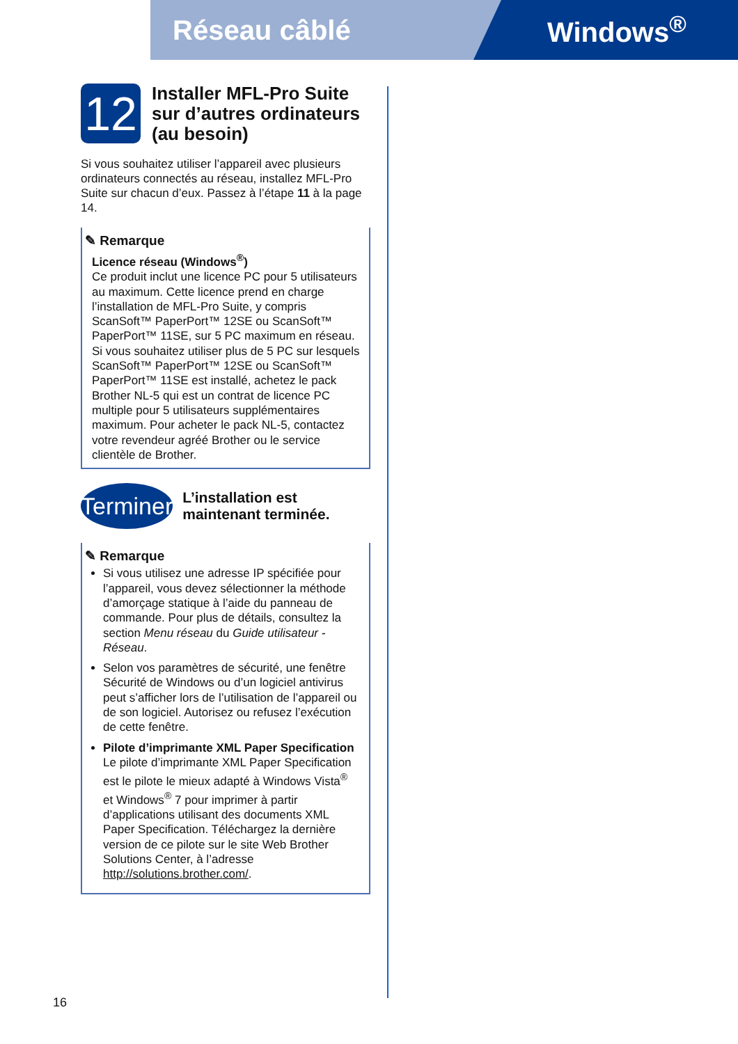Réseau câblé Windows<sup>®</sup>
12
Installer MFL-Pro Suite sur d’autres ordinateurs (au besoin)
Si vous souhaitez utiliser l’appareil avec plusieurs ordinateurs connectés au réseau, installez MFL-Pro Suite sur chacun d’eux. Passez à l’étape 11 à la page 14.
✎ Remarque
Licence réseau (Windows<sup>®</sup>)
Ce produit inclut une licence PC pour 5 utilisateurs au maximum. Cette licence prend en charge l’installation de MFL-Pro Suite, y compris ScanSoft™ PaperPort™ 12SE ou ScanSoft™ PaperPort™ 11SE, sur 5 PC maximum en réseau. Si vous souhaitez utiliser plus de 5 PC sur lesquels ScanSoft™ PaperPort™ 12SE ou ScanSoft™ PaperPort™ 11SE est installé, achetez le pack Brother NL-5 qui est un contrat de licence PC multiple pour 5 utilisateurs supplémentaires maximum. Pour acheter le pack NL-5, contactez votre revendeur agréé Brother ou le service clientèle de Brother.
Terminer
L’installation est maintenant terminée.
✎ Remarque
Si vous utilisez une adresse IP spécifiée pour l’appareil, vous devez sélectionner la méthode d’amorçage statique à l’aide du panneau de commande. Pour plus de détails, consultez la section Menu réseau du Guide utilisateur - Réseau.
Selon vos paramètres de sécurité, une fenêtre Sécurité de Windows ou d’un logiciel antivirus peut s’afficher lors de l’utilisation de l’appareil ou de son logiciel. Autorisez ou refusez l’exécution de cette fenêtre.
Pilote d’imprimante XML Paper Specification
Le pilote d’imprimante XML Paper Specification est le pilote le mieux adapté à Windows Vista<sup>®</sup> et Windows<sup>®</sup> 7 pour imprimer à partir d’applications utilisant des documents XML Paper Specification. Téléchargez la dernière version de ce pilote sur le site Web Brother Solutions Center, à l’adresse http://solutions.brother.com/.
16